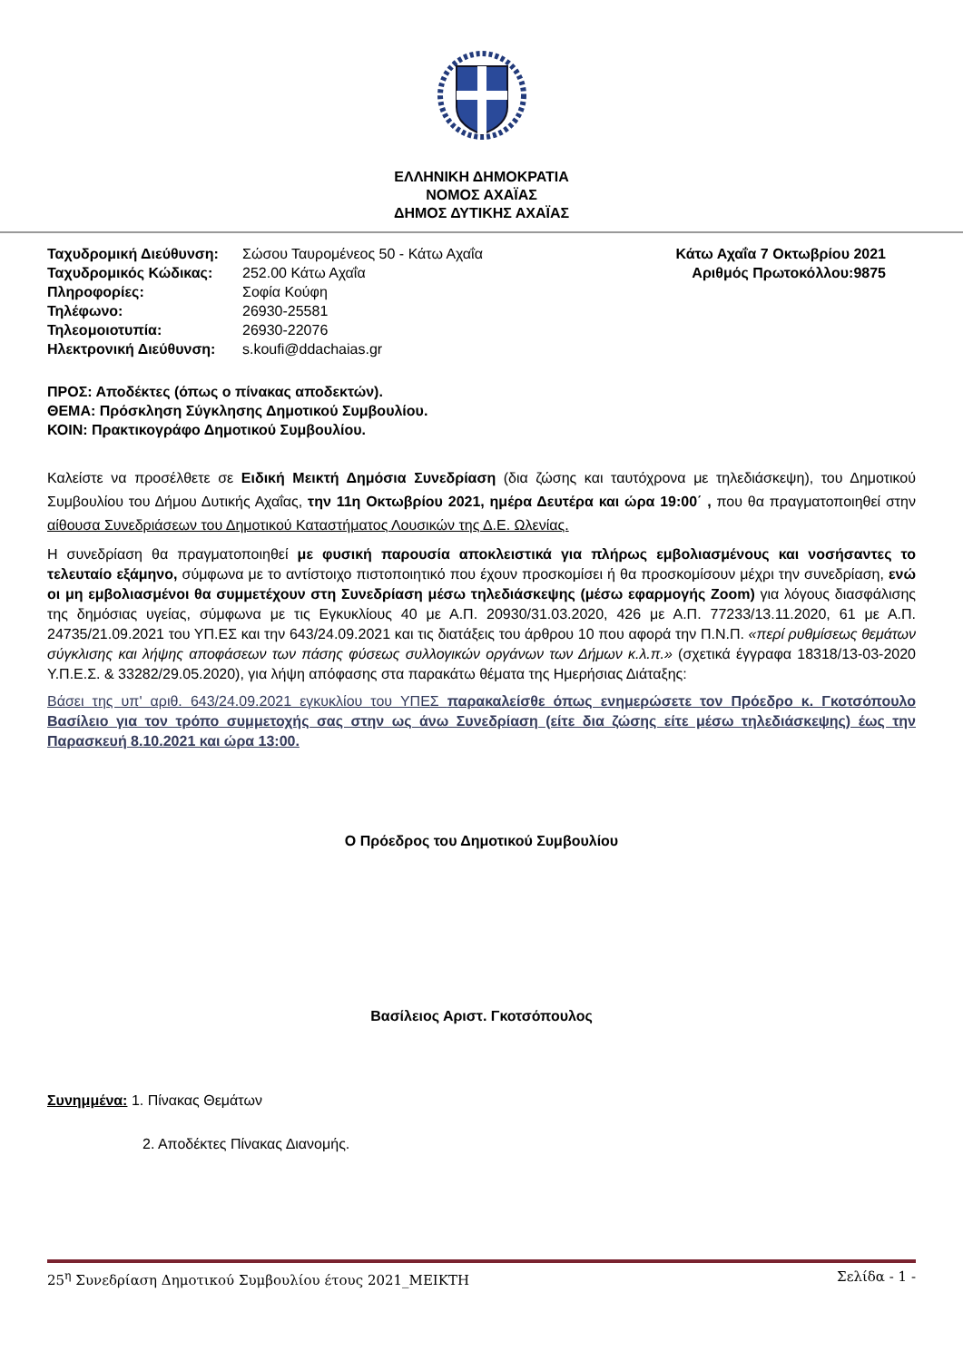ΕΛΛΗΝΙΚΗ ΔΗΜΟΚΡΑΤΙΑ
ΝΟΜΟΣ ΑΧΑΪΑΣ
ΔΗΜΟΣ ΔΥΤΙΚΗΣ ΑΧΑΪΑΣ
| Ταχυδρομική Διεύθυνση: | Σώσου Ταυρομένεος 50 - Κάτω Αχαΐα |
| Ταχυδρομικός Κώδικας: | 252.00 Κάτω Αχαΐα |
| Πληροφορίες: | Σοφία Κούφη |
| Τηλέφωνο: | 26930-25581 |
| Τηλεομοιοτυπία: | 26930-22076 |
| Ηλεκτρονική Διεύθυνση: | s.koufi@ddachaias.gr |
Κάτω Αχαΐα 7 Οκτωβρίου 2021
Αριθμός Πρωτοκόλλου:9875
ΠΡΟΣ: Αποδέκτες (όπως ο πίνακας αποδεκτών).
ΘΕΜΑ: Πρόσκληση Σύγκλησης Δημοτικού Συμβουλίου.
ΚΟΙΝ: Πρακτικογράφο Δημοτικού Συμβουλίου.
Καλείστε να προσέλθετε σε Ειδική Μεικτή Δημόσια Συνεδρίαση (δια ζώσης και ταυτόχρονα με τηλεδιάσκεψη), του Δημοτικού Συμβουλίου του Δήμου Δυτικής Αχαΐας, την 11η Οκτωβρίου 2021, ημέρα Δευτέρα και ώρα 19:00΄ , που θα πραγματοποιηθεί στην αίθουσα Συνεδριάσεων του Δημοτικού Καταστήματος Λουσικών της Δ.Ε. Ωλενίας.
Η συνεδρίαση θα πραγματοποιηθεί με φυσική παρουσία αποκλειστικά για πλήρως εμβολιασμένους και νοσήσαντες το τελευταίο εξάμηνο, σύμφωνα με το αντίστοιχο πιστοποιητικό που έχουν προσκομίσει ή θα προσκομίσουν μέχρι την συνεδρίαση, ενώ οι μη εμβολιασμένοι θα συμμετέχουν στη Συνεδρίαση μέσω τηλεδιάσκεψης (μέσω εφαρμογής Zoom) για λόγους διασφάλισης της δημόσιας υγείας, σύμφωνα με τις Εγκυκλίους 40 με Α.Π. 20930/31.03.2020, 426 με Α.Π. 77233/13.11.2020, 61 με Α.Π. 24735/21.09.2021 του ΥΠ.ΕΣ και την 643/24.09.2021 και τις διατάξεις του άρθρου 10 που αφορά την Π.Ν.Π. «περί ρυθμίσεως θεμάτων σύγκλισης και λήψης αποφάσεων των πάσης φύσεως συλλογικών οργάνων των Δήμων κ.λ.π.» (σχετικά έγγραφα 18318/13-03-2020 Υ.Π.Ε.Σ. & 33282/29.05.2020), για λήψη απόφασης στα παρακάτω θέματα της Ημερήσιας Διάταξης:
Βάσει της υπ' αριθ. 643/24.09.2021 εγκυκλίου του ΥΠΕΣ παρακαλείσθε όπως ενημερώσετε τον Πρόεδρο κ. Γκοτσόπουλο Βασίλειο για τον τρόπο συμμετοχής σας στην ως άνω Συνεδρίαση (είτε δια ζώσης είτε μέσω τηλεδιάσκεψης) έως την Παρασκευή 8.10.2021 και ώρα 13:00.
Ο Πρόεδρος του Δημοτικού Συμβουλίου
Βασίλειος Αριστ. Γκοτσόπουλος
Συνημμένα: 1. Πίνακας Θεμάτων
2. Αποδέκτες Πίνακας Διανομής.
25<sup>η</sup> Συνεδρίαση Δημοτικού Συμβουλίου έτους 2021_ΜΕΙΚΤΗ Σελίδα - 1 -